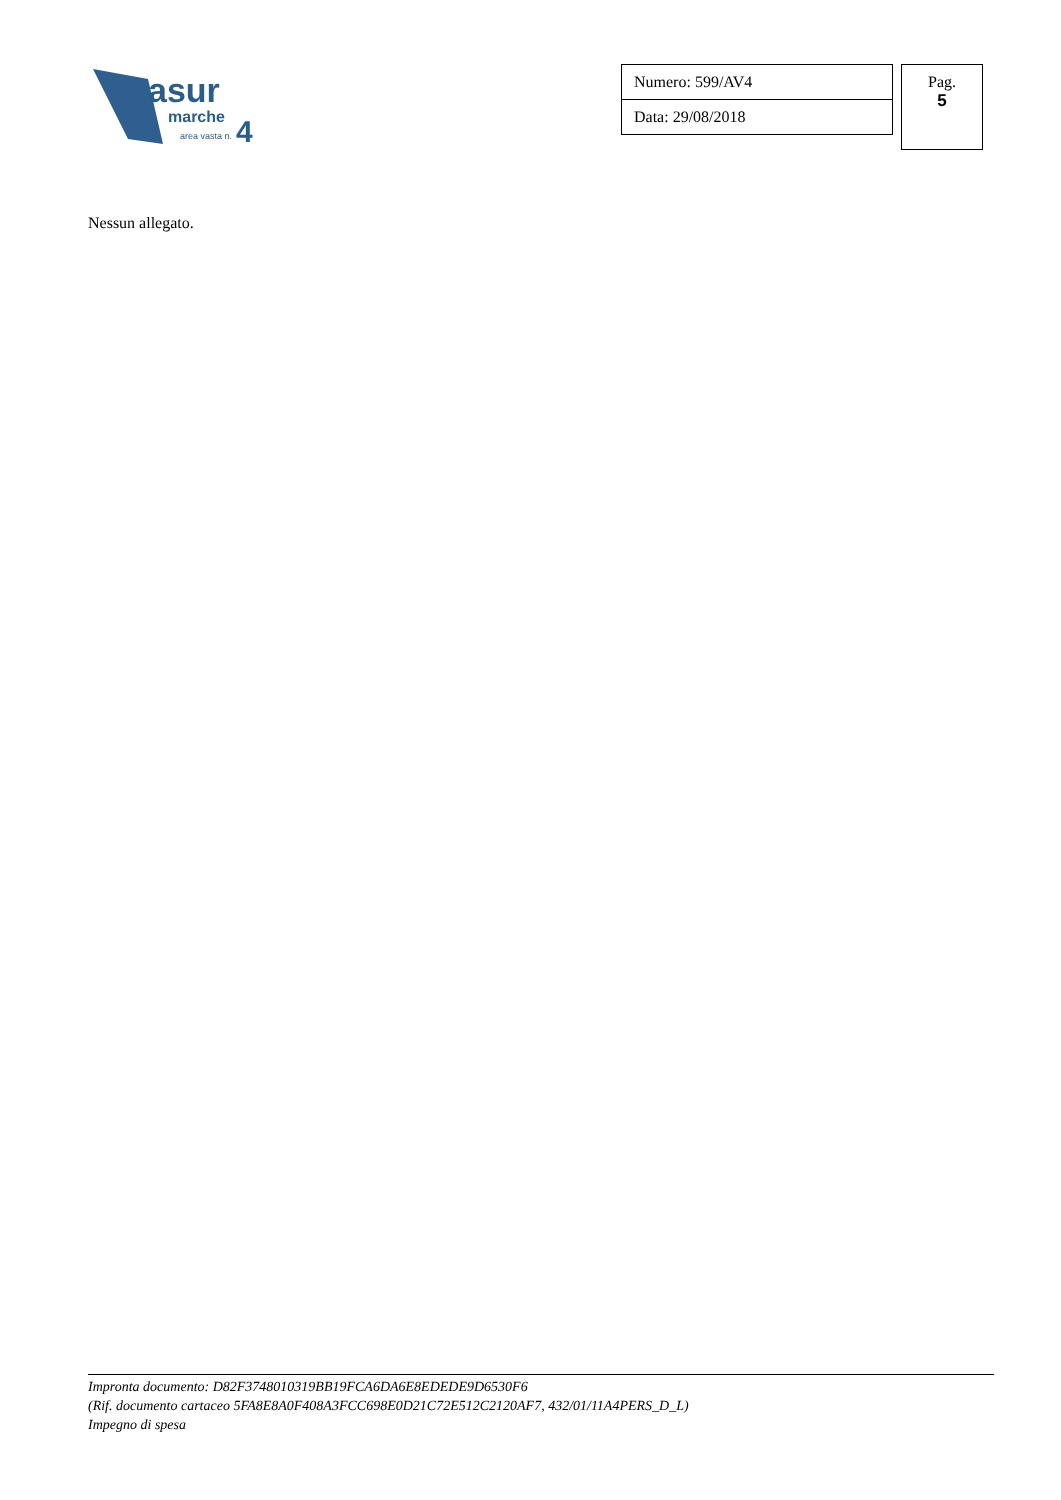asur
marche
area vasta n.
4
| Numero: 599/AV4 |
| Data: 29/08/2018 |
Pag.
5
Nessun allegato.
Impronta documento: D82F3748010319BB19FCA6DA6E8EDEDE9D6530F6
(Rif. documento cartaceo 5FA8E8A0F408A3FCC698E0D21C72E512C2120AF7, 432/01/11A4PERS_D_L)
Impegno di spesa